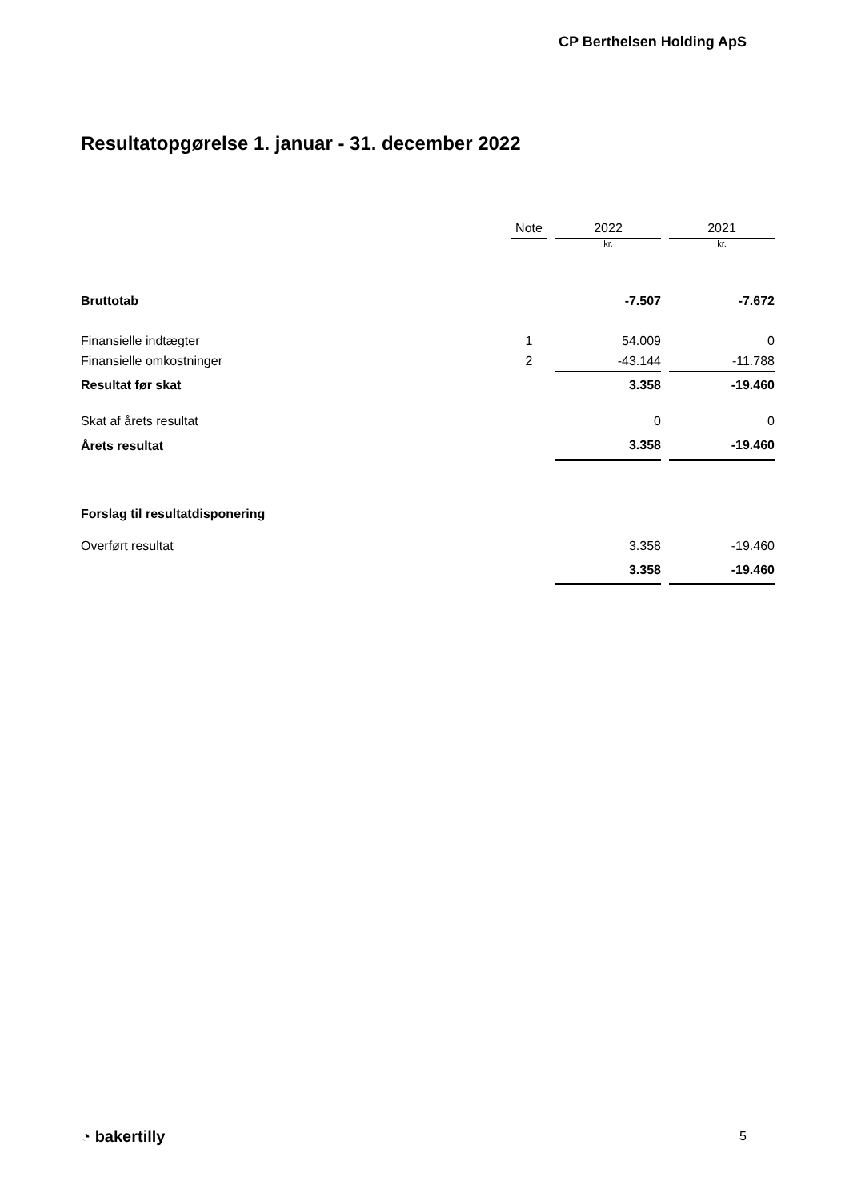CP Berthelsen Holding ApS
Resultatopgørelse 1. januar - 31. december 2022
| | Note | | 2022 | | 2021 |
| | | | kr. | | kr. |
| Bruttotab | | | -7.507 | | -7.672 |
| Finansielle indtægter | 1 | | 54.009 | | 0 |
| Finansielle omkostninger | 2 | | -43.144 | | -11.788 |
| Resultat før skat | | | 3.358 | | -19.460 |
| Skat af årets resultat | | | 0 | | 0 |
| Årets resultat | | | 3.358 | | -19.460 |
| Forslag til resultatdisponering | | | | | |
| Overført resultat | | | 3.358 | | -19.460 |
| | | | 3.358 | | -19.460 |
◔ bakertilly 5